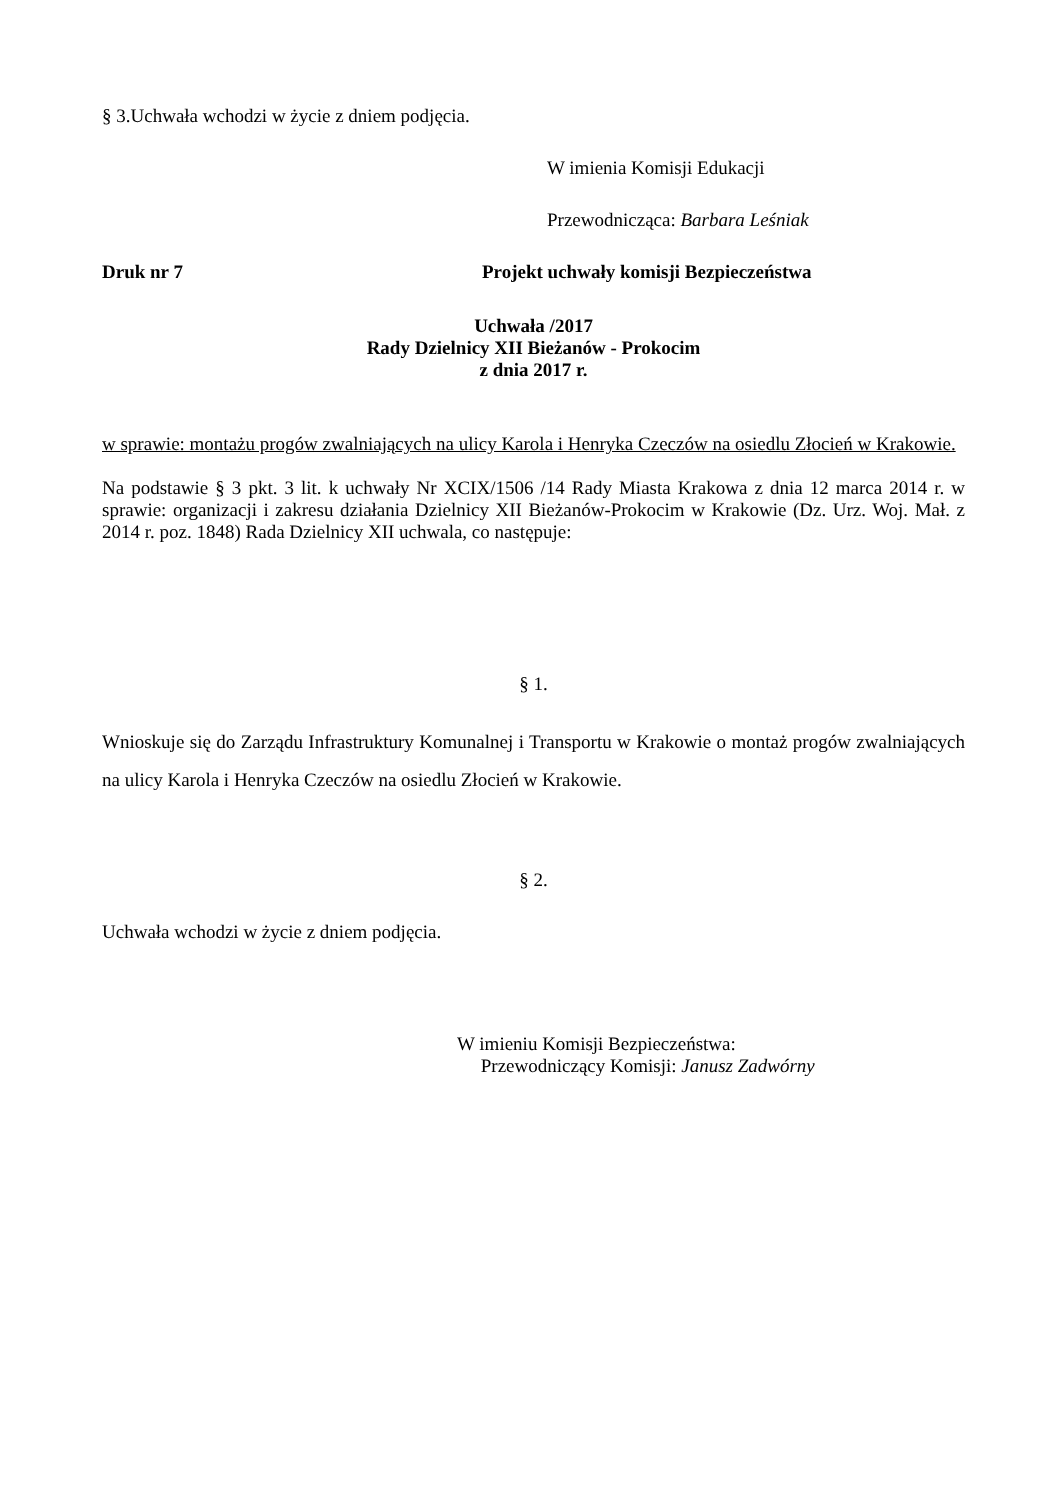§ 3.Uchwała wchodzi w życie z dniem podjęcia.
W imienia Komisji Edukacji
Przewodnicząca: Barbara Leśniak
Druk nr 7 Projekt uchwały komisji Bezpieczeństwa
Uchwała /2017
Rady Dzielnicy XII Bieżanów - Prokocim
z dnia 2017 r.
w sprawie: montażu progów zwalniających na ulicy Karola i Henryka Czeczów na osiedlu Złocień w Krakowie.
Na podstawie § 3 pkt. 3 lit. k uchwały Nr XCIX/1506 /14 Rady Miasta Krakowa z dnia 12 marca 2014 r. w sprawie: organizacji i zakresu działania Dzielnicy XII Bieżanów-Prokocim w Krakowie (Dz. Urz. Woj. Mał. z 2014 r. poz. 1848) Rada Dzielnicy XII uchwala, co następuje:
§ 1.
Wnioskuje się do Zarządu Infrastruktury Komunalnej i Transportu w Krakowie o montaż progów zwalniających na ulicy Karola i Henryka Czeczów na osiedlu Złocień w Krakowie.
§ 2.
Uchwała wchodzi w życie z dniem podjęcia.
W imieniu Komisji Bezpieczeństwa:
Przewodniczący Komisji: Janusz Zadwórny